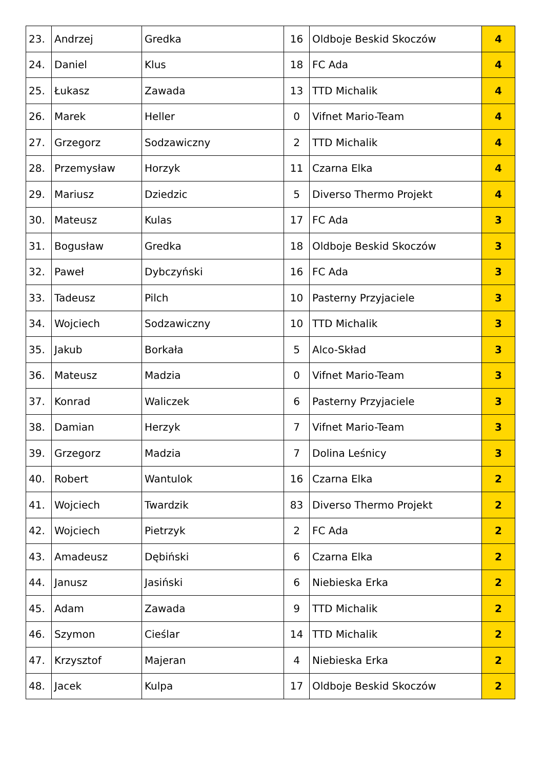| 23. | Andrzej | Gredka | 16 | Oldboje Beskid Skoczów | 4 |
| 24. | Daniel | Klus | 18 | FC Ada | 4 |
| 25. | Łukasz | Zawada | 13 | TTD Michalik | 4 |
| 26. | Marek | Heller | 0 | Vifnet Mario-Team | 4 |
| 27. | Grzegorz | Sodzawiczny | 2 | TTD Michalik | 4 |
| 28. | Przemysław | Horzyk | 11 | Czarna Elka | 4 |
| 29. | Mariusz | Dziedzic | 5 | Diverso Thermo Projekt | 4 |
| 30. | Mateusz | Kulas | 17 | FC Ada | 3 |
| 31. | Bogusław | Gredka | 18 | Oldboje Beskid Skoczów | 3 |
| 32. | Paweł | Dybczyński | 16 | FC Ada | 3 |
| 33. | Tadeusz | Pilch | 10 | Pasterny Przyjaciele | 3 |
| 34. | Wojciech | Sodzawiczny | 10 | TTD Michalik | 3 |
| 35. | Jakub | Borkała | 5 | Alco-Skład | 3 |
| 36. | Mateusz | Madzia | 0 | Vifnet Mario-Team | 3 |
| 37. | Konrad | Waliczek | 6 | Pasterny Przyjaciele | 3 |
| 38. | Damian | Herzyk | 7 | Vifnet Mario-Team | 3 |
| 39. | Grzegorz | Madzia | 7 | Dolina Leśnicy | 3 |
| 40. | Robert | Wantulok | 16 | Czarna Elka | 2 |
| 41. | Wojciech | Twardzik | 83 | Diverso Thermo Projekt | 2 |
| 42. | Wojciech | Pietrzyk | 2 | FC Ada | 2 |
| 43. | Amadeusz | Dębiński | 6 | Czarna Elka | 2 |
| 44. | Janusz | Jasiński | 6 | Niebieska Erka | 2 |
| 45. | Adam | Zawada | 9 | TTD Michalik | 2 |
| 46. | Szymon | Cieślar | 14 | TTD Michalik | 2 |
| 47. | Krzysztof | Majeran | 4 | Niebieska Erka | 2 |
| 48. | Jacek | Kulpa | 17 | Oldboje Beskid Skoczów | 2 |